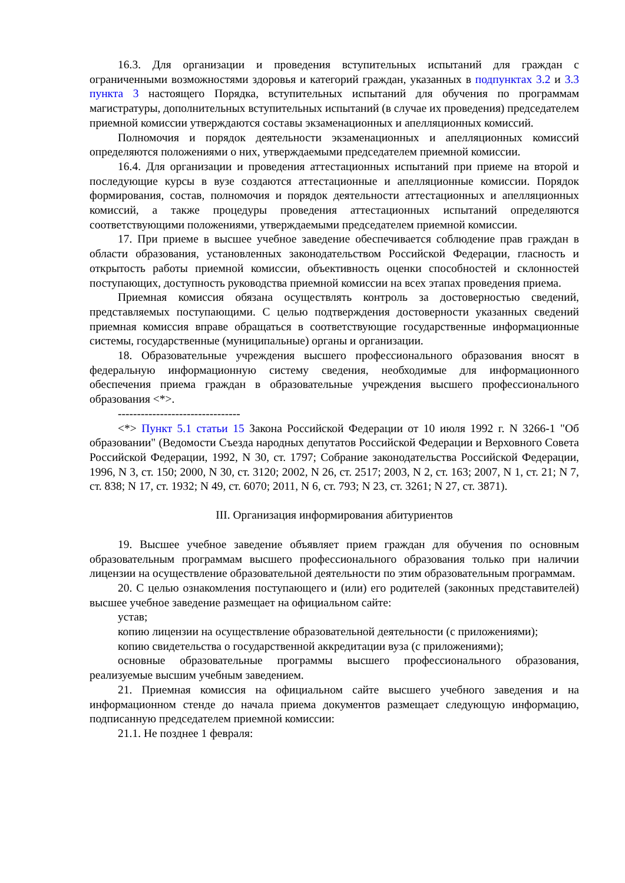16.3. Для организации и проведения вступительных испытаний для граждан с ограниченными возможностями здоровья и категорий граждан, указанных в подпунктах 3.2 и 3.3 пункта 3 настоящего Порядка, вступительных испытаний для обучения по программам магистратуры, дополнительных вступительных испытаний (в случае их проведения) председателем приемной комиссии утверждаются составы экзаменационных и апелляционных комиссий.
Полномочия и порядок деятельности экзаменационных и апелляционных комиссий определяются положениями о них, утверждаемыми председателем приемной комиссии.
16.4. Для организации и проведения аттестационных испытаний при приеме на второй и последующие курсы в вузе создаются аттестационные и апелляционные комиссии. Порядок формирования, состав, полномочия и порядок деятельности аттестационных и апелляционных комиссий, а также процедуры проведения аттестационных испытаний определяются соответствующими положениями, утверждаемыми председателем приемной комиссии.
17. При приеме в высшее учебное заведение обеспечивается соблюдение прав граждан в области образования, установленных законодательством Российской Федерации, гласность и открытость работы приемной комиссии, объективность оценки способностей и склонностей поступающих, доступность руководства приемной комиссии на всех этапах проведения приема.
Приемная комиссия обязана осуществлять контроль за достоверностью сведений, представляемых поступающими. С целью подтверждения достоверности указанных сведений приемная комиссия вправе обращаться в соответствующие государственные информационные системы, государственные (муниципальные) органы и организации.
18. Образовательные учреждения высшего профессионального образования вносят в федеральную информационную систему сведения, необходимые для информационного обеспечения приема граждан в образовательные учреждения высшего профессионального образования <*>.
--------------------------------
<*> Пункт 5.1 статьи 15 Закона Российской Федерации от 10 июля 1992 г. N 3266-1 "Об образовании" (Ведомости Съезда народных депутатов Российской Федерации и Верховного Совета Российской Федерации, 1992, N 30, ст. 1797; Собрание законодательства Российской Федерации, 1996, N 3, ст. 150; 2000, N 30, ст. 3120; 2002, N 26, ст. 2517; 2003, N 2, ст. 163; 2007, N 1, ст. 21; N 7, ст. 838; N 17, ст. 1932; N 49, ст. 6070; 2011, N 6, ст. 793; N 23, ст. 3261; N 27, ст. 3871).
III. Организация информирования абитуриентов
19. Высшее учебное заведение объявляет прием граждан для обучения по основным образовательным программам высшего профессионального образования только при наличии лицензии на осуществление образовательной деятельности по этим образовательным программам.
20. С целью ознакомления поступающего и (или) его родителей (законных представителей) высшее учебное заведение размещает на официальном сайте:
устав;
копию лицензии на осуществление образовательной деятельности (с приложениями);
копию свидетельства о государственной аккредитации вуза (с приложениями);
основные образовательные программы высшего профессионального образования, реализуемые высшим учебным заведением.
21. Приемная комиссия на официальном сайте высшего учебного заведения и на информационном стенде до начала приема документов размещает следующую информацию, подписанную председателем приемной комиссии:
21.1. Не позднее 1 февраля: